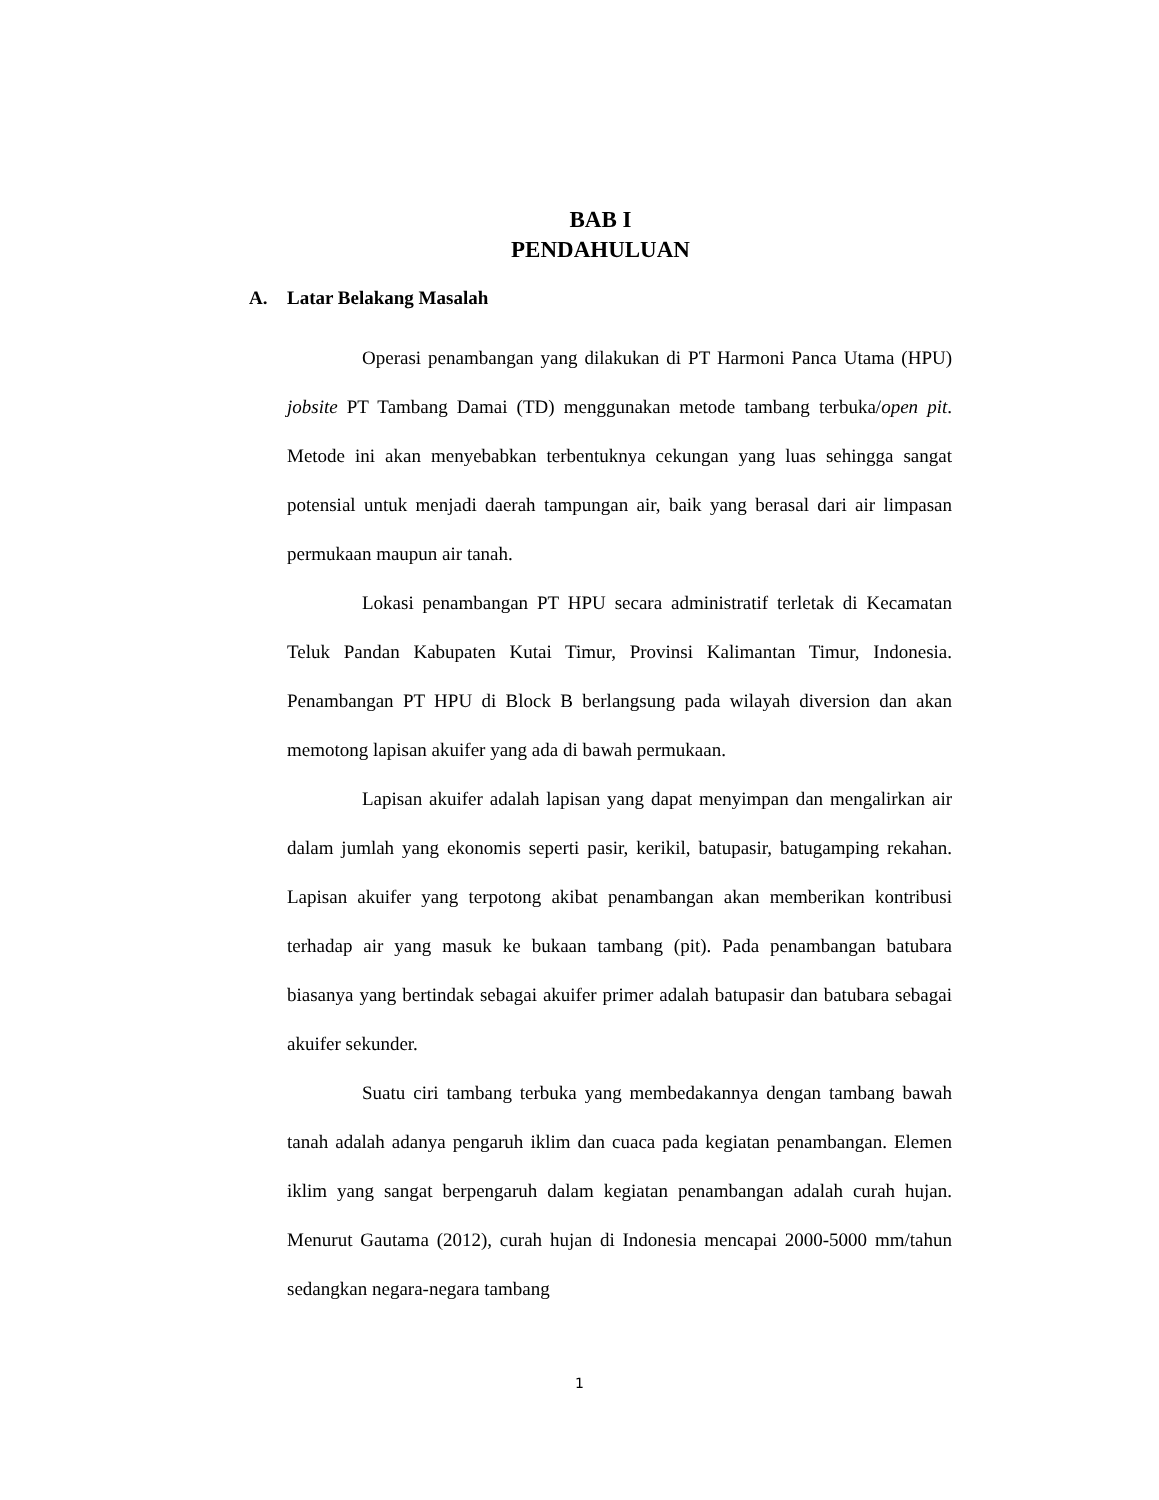BAB I
PENDAHULUAN
A. Latar Belakang Masalah
Operasi penambangan yang dilakukan di PT Harmoni Panca Utama (HPU) jobsite PT Tambang Damai (TD) menggunakan metode tambang terbuka/open pit. Metode ini akan menyebabkan terbentuknya cekungan yang luas sehingga sangat potensial untuk menjadi daerah tampungan air, baik yang berasal dari air limpasan permukaan maupun air tanah.
Lokasi penambangan PT HPU secara administratif terletak di Kecamatan Teluk Pandan Kabupaten Kutai Timur, Provinsi Kalimantan Timur, Indonesia. Penambangan PT HPU di Block B berlangsung pada wilayah diversion dan akan memotong lapisan akuifer yang ada di bawah permukaan.
Lapisan akuifer adalah lapisan yang dapat menyimpan dan mengalirkan air dalam jumlah yang ekonomis seperti pasir, kerikil, batupasir, batugamping rekahan. Lapisan akuifer yang terpotong akibat penambangan akan memberikan kontribusi terhadap air yang masuk ke bukaan tambang (pit). Pada penambangan batubara biasanya yang bertindak sebagai akuifer primer adalah batupasir dan batubara sebagai akuifer sekunder.
Suatu ciri tambang terbuka yang membedakannya dengan tambang bawah tanah adalah adanya pengaruh iklim dan cuaca pada kegiatan penambangan. Elemen iklim yang sangat berpengaruh dalam kegiatan penambangan adalah curah hujan. Menurut Gautama (2012), curah hujan di Indonesia mencapai 2000-5000 mm/tahun sedangkan negara-negara tambang
1